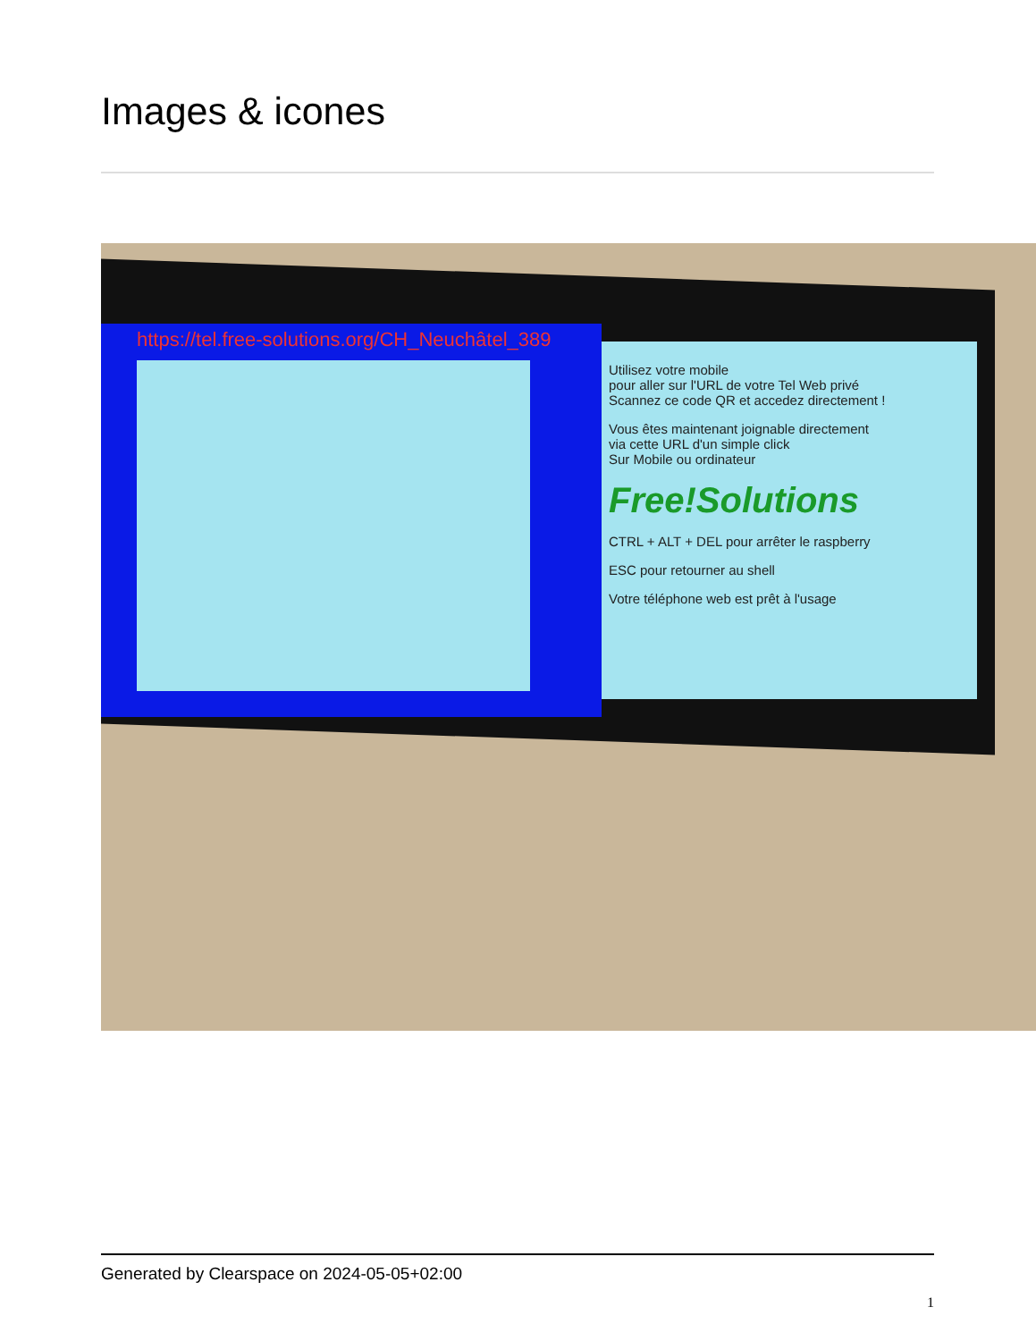Images & icones
https://tel.free-solutions.org/CH_Neuchâtel_389
Utilisez votre mobile
pour aller sur l'URL de votre Tel Web privé
Scannez ce code QR et accedez directement !
Vous êtes maintenant joignable directement
via cette URL d'un simple click
Sur Mobile ou ordinateur
Free!Solutions
CTRL + ALT + DEL pour arrêter le raspberry
ESC pour retourner au shell
Votre téléphone web est prêt à l'usage
Generated by Clearspace on 2024-05-05+02:00
1